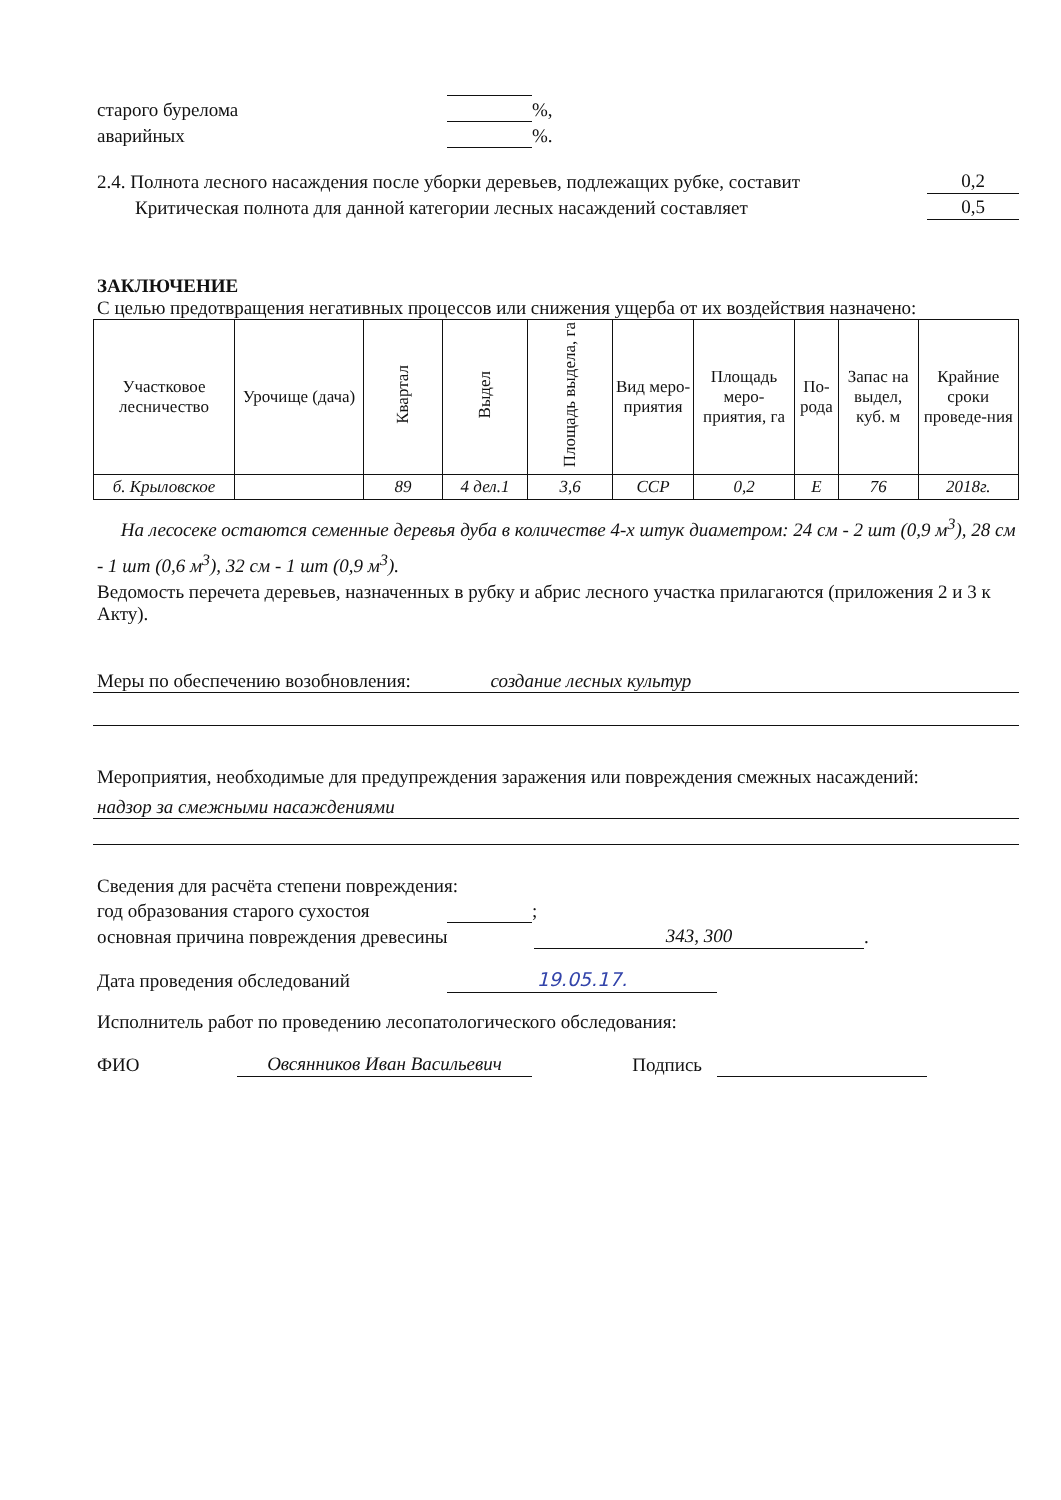старого бурелома %,
аварийных %.
2.4. Полнота лесного насаждения после уборки деревьев, подлежащих рубке, составит 0,2
Критическая полнота для данной категории лесных насаждений составляет 0,5
ЗАКЛЮЧЕНИЕ
С целью предотвращения негативных процессов или снижения ущерба от их воздействия назначено:
| Участковое лесничество | Урочище (дача) | Квартал | Выдел | Площадь выдела, га | Вид меро-приятия | Площадь меро-приятия, га | По-рода | Запас на выдел, куб. м | Крайние сроки проведе-ния |
| --- | --- | --- | --- | --- | --- | --- | --- | --- | --- |
| б. Крыловское | | 89 | 4 дел.1 | 3,6 | ССР | 0,2 | Е | 76 | 2018г. |
На лесосеке остаются семенные деревья дуба в количестве 4-х штук диаметром: 24 см - 2 шт (0,9 м<sup>3</sup>), 28 см - 1 шт (0,6 м<sup>3</sup>), 32 см - 1 шт (0,9 м<sup>3</sup>).
Ведомость перечета деревьев, назначенных в рубку и абрис лесного участка прилагаются (приложения 2 и 3 к Акту).
Меры по обеспечению возобновления: создание лесных культур
Мероприятия, необходимые для предупреждения заражения или повреждения смежных насаждений:
надзор за смежными насаждениями
Сведения для расчёта степени повреждения:
год образования старого сухостоя ;
основная причина повреждения древесины 343, 300.
Дата проведения обследований 19.05.17.
Исполнитель работ по проведению лесопатологического обследования:
ФИО Овсянников Иван Васильевич Подпись